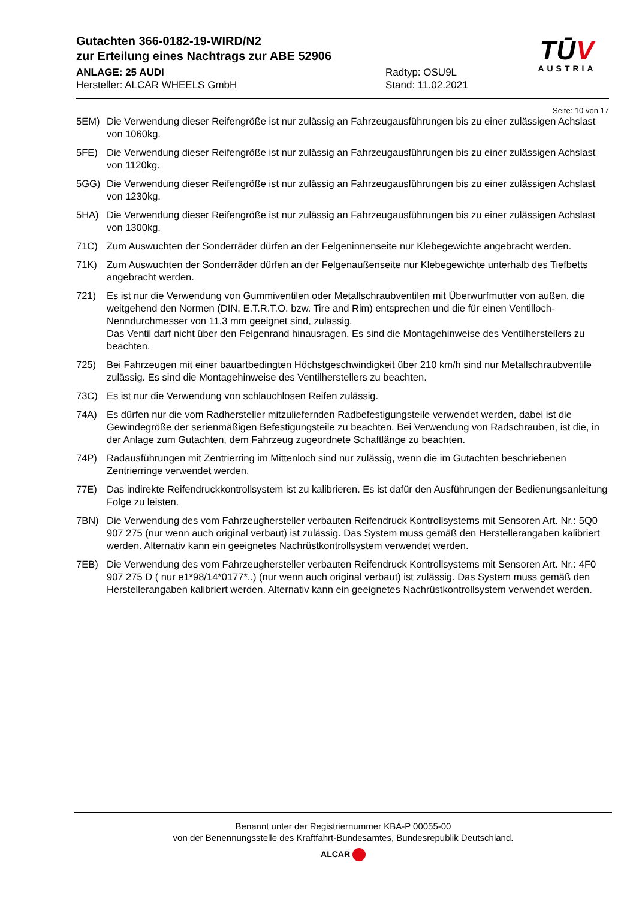Gutachten 366-0182-19-WIRD/N2
zur Erteilung eines Nachtrags zur ABE 52906
ANLAGE: 25 AUDI
Hersteller: ALCAR WHEELS GmbH
Radtyp: OSU9L
Stand: 11.02.2021
TŪV
AUSTRIA
Seite: 10 von 17
5EM) Die Verwendung dieser Reifengröße ist nur zulässig an Fahrzeugausführungen bis zu einer zulässigen Achslast von 1060kg.
5FE) Die Verwendung dieser Reifengröße ist nur zulässig an Fahrzeugausführungen bis zu einer zulässigen Achslast von 1120kg.
5GG) Die Verwendung dieser Reifengröße ist nur zulässig an Fahrzeugausführungen bis zu einer zulässigen Achslast von 1230kg.
5HA) Die Verwendung dieser Reifengröße ist nur zulässig an Fahrzeugausführungen bis zu einer zulässigen Achslast von 1300kg.
71C) Zum Auswuchten der Sonderräder dürfen an der Felgeninnenseite nur Klebegewichte angebracht werden.
71K) Zum Auswuchten der Sonderräder dürfen an der Felgenaußenseite nur Klebegewichte unterhalb des Tiefbetts angebracht werden.
721) Es ist nur die Verwendung von Gummiventilen oder Metallschraubventilen mit Überwurfmutter von außen, die weitgehend den Normen (DIN, E.T.R.T.O. bzw. Tire and Rim) entsprechen und die für einen Ventilloch-Nenndurchmesser von 11,3 mm geeignet sind, zulässig.
Das Ventil darf nicht über den Felgenrand hinausragen. Es sind die Montagehinweise des Ventilherstellers zu beachten.
725) Bei Fahrzeugen mit einer bauartbedingten Höchstgeschwindigkeit über 210 km/h sind nur Metallschraubventile zulässig. Es sind die Montagehinweise des Ventilherstellers zu beachten.
73C) Es ist nur die Verwendung von schlauchlosen Reifen zulässig.
74A) Es dürfen nur die vom Radhersteller mitzuliefernden Radbefestigungsteile verwendet werden, dabei ist die Gewindegröße der serienmäßigen Befestigungsteile zu beachten. Bei Verwendung von Radschrauben, ist die, in der Anlage zum Gutachten, dem Fahrzeug zugeordnete Schaftlänge zu beachten.
74P) Radausführungen mit Zentrierring im Mittenloch sind nur zulässig, wenn die im Gutachten beschriebenen Zentrierringe verwendet werden.
77E) Das indirekte Reifendruckkontrollsystem ist zu kalibrieren. Es ist dafür den Ausführungen der Bedienungsanleitung Folge zu leisten.
7BN) Die Verwendung des vom Fahrzeughersteller verbauten Reifendruck Kontrollsystems mit Sensoren Art. Nr.: 5Q0 907 275 (nur wenn auch original verbaut) ist zulässig. Das System muss gemäß den Herstellerangaben kalibriert werden. Alternativ kann ein geeignetes Nachrüstkontrollsystem verwendet werden.
7EB) Die Verwendung des vom Fahrzeughersteller verbauten Reifendruck Kontrollsystems mit Sensoren Art. Nr.: 4F0 907 275 D ( nur e1*98/14*0177*..) (nur wenn auch original verbaut) ist zulässig. Das System muss gemäß den Herstellerangaben kalibriert werden. Alternativ kann ein geeignetes Nachrüstkontrollsystem verwendet werden.
Benannt unter der Registriernummer KBA-P 00055-00
von der Benennungsstelle des Kraftfahrt-Bundesamtes, Bundesrepublik Deutschland.
ALCAR